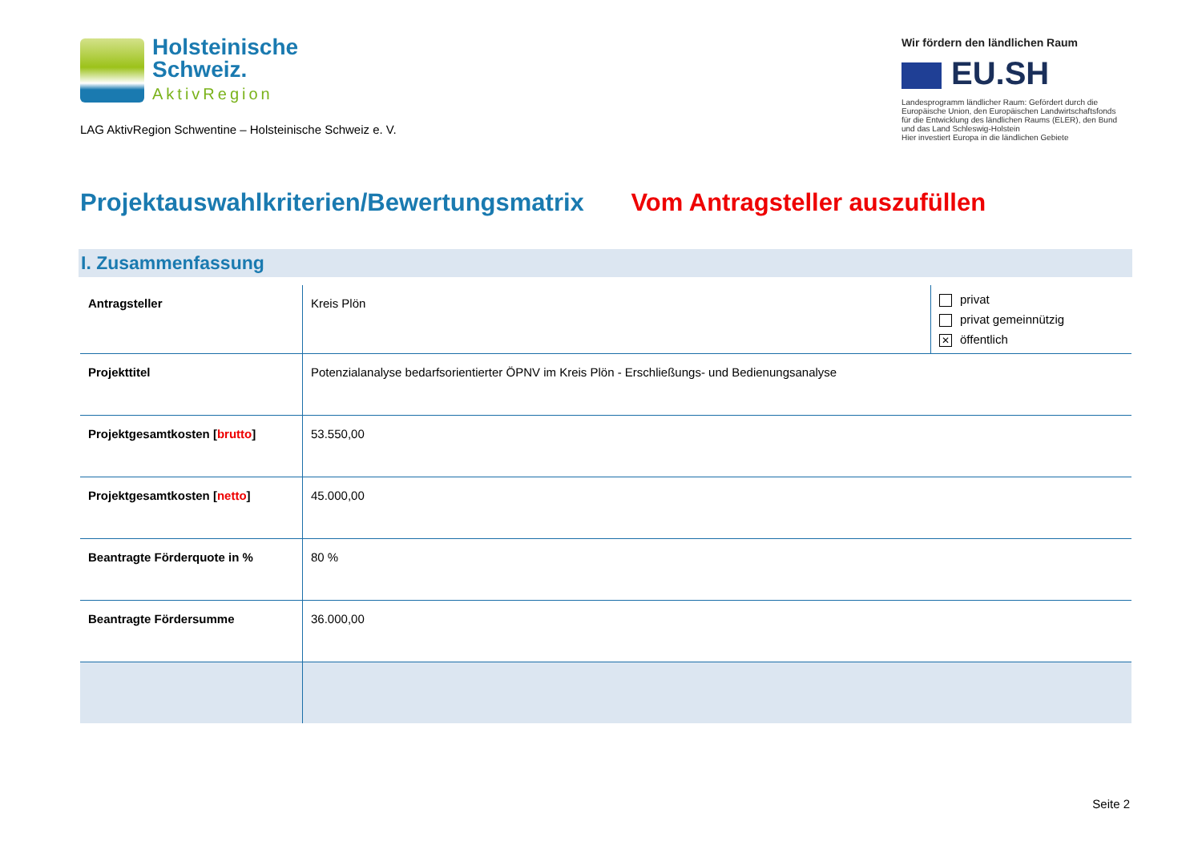Holsteinische
Schweiz.
AktivRegion
LAG AktivRegion Schwentine – Holsteinische Schweiz e. V.
Wir fördern den ländlichen Raum
EU.SH
Landesprogramm ländlicher Raum: Gefördert durch die Europäische Union, den Europäischen Landwirtschaftsfonds für die Entwicklung des ländlichen Raums (ELER), den Bund und das Land Schleswig-Holstein
Hier investiert Europa in die ländlichen Gebiete
Projektauswahlkriterien/Bewertungsmatrix Vom Antragsteller auszufüllen
I. Zusammenfassung
| Antragsteller | Kreis Plön | privat privat gemeinnützig ✕ öffentlich |
| Projekttitel | Potenzialanalyse bedarfsorientierter ÖPNV im Kreis Plön - Erschließungs- und Bedienungsanalyse | |
| Projektgesamtkosten [ brutto ] | 53.550,00 | |
| Projektgesamtkosten [ netto ] | 45.000,00 | |
| Beantragte Förderquote in % | 80 % | |
| Beantragte Fördersumme | 36.000,00 | |
Seite 2